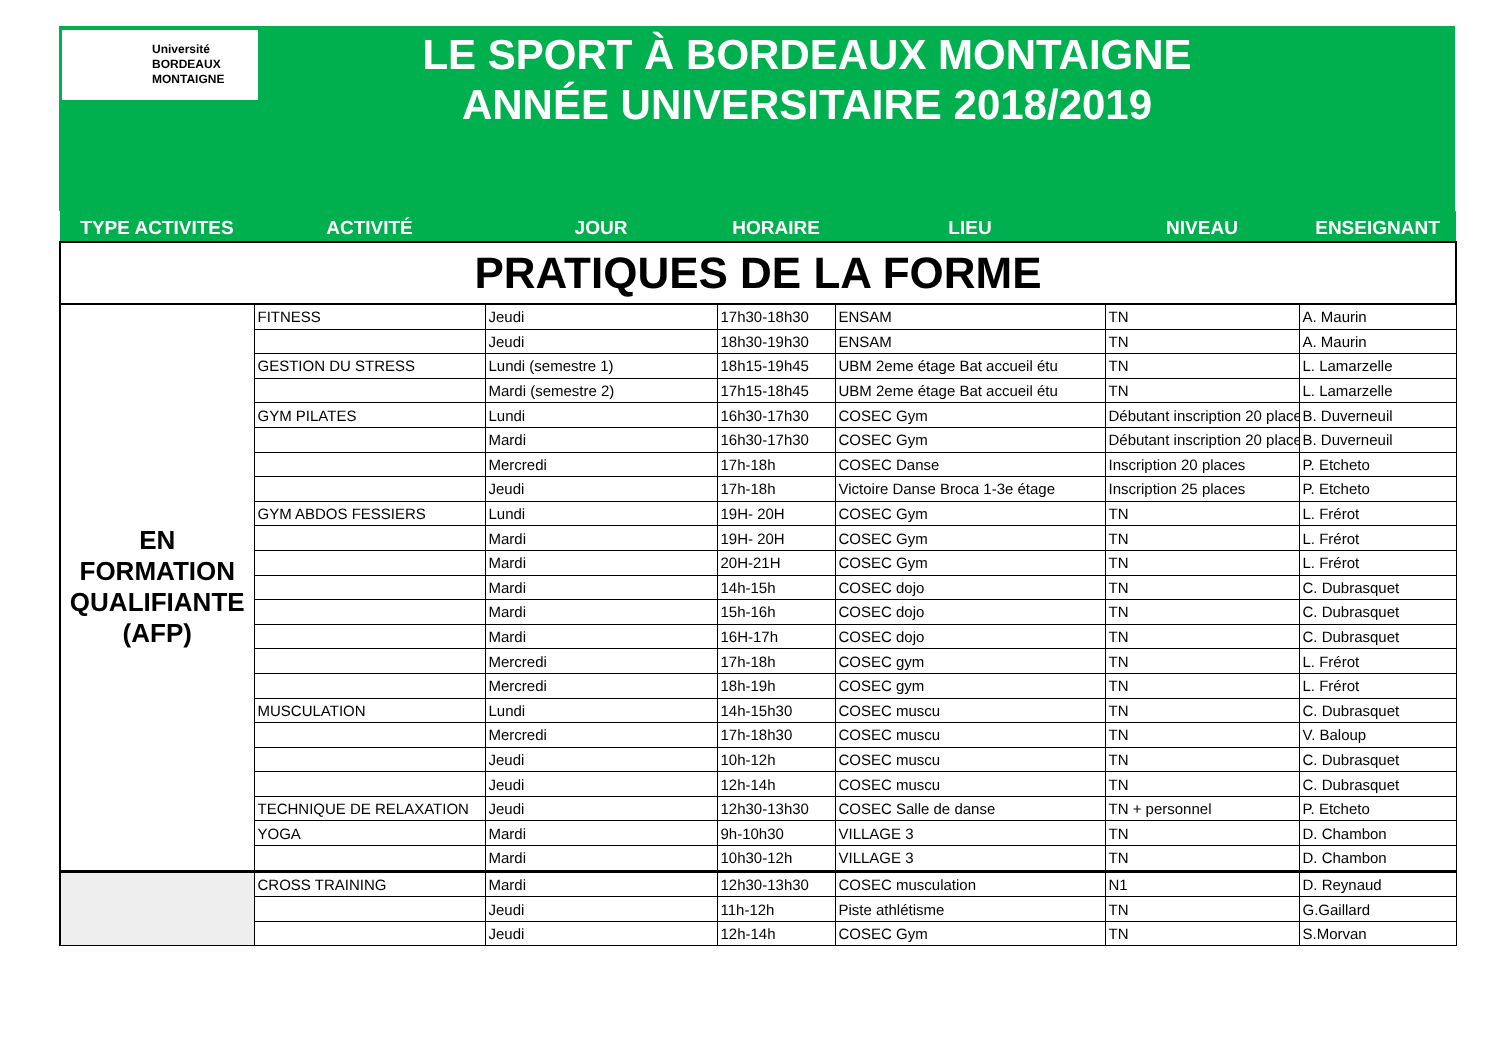Université
BORDEAUX
MONTAIGNE
LE SPORT À BORDEAUX MONTAIGNE
ANNÉE UNIVERSITAIRE 2018/2019
| TYPE ACTIVITES | ACTIVITÉ | JOUR | HORAIRE | LIEU | NIVEAU | ENSEIGNANT |
| --- | --- | --- | --- | --- | --- | --- |
| PRATIQUES DE LA FORME | | | | | | |
| EN FORMATION QUALIFIANTE (AFP) | FITNESS | Jeudi | 17h30-18h30 | ENSAM | TN | A. Maurin |
| | | Jeudi | 18h30-19h30 | ENSAM | TN | A. Maurin |
| | GESTION DU STRESS | Lundi (semestre 1) | 18h15-19h45 | UBM 2eme étage Bat accueil étu | TN | L. Lamarzelle |
| | | Mardi (semestre 2) | 17h15-18h45 | UBM 2eme étage Bat accueil étu | TN | L. Lamarzelle |
| | GYM PILATES | Lundi | 16h30-17h30 | COSEC Gym | Débutant inscription 20 place | B. Duverneuil |
| | | Mardi | 16h30-17h30 | COSEC Gym | Débutant inscription 20 place | B. Duverneuil |
| | | Mercredi | 17h-18h | COSEC Danse | Inscription 20 places | P. Etcheto |
| | | Jeudi | 17h-18h | Victoire Danse Broca 1-3e étage | Inscription 25 places | P. Etcheto |
| | GYM ABDOS FESSIERS | Lundi | 19H- 20H | COSEC Gym | TN | L. Frérot |
| | | Mardi | 19H- 20H | COSEC Gym | TN | L. Frérot |
| | | Mardi | 20H-21H | COSEC Gym | TN | L. Frérot |
| | | Mardi | 14h-15h | COSEC dojo | TN | C. Dubrasquet |
| | | Mardi | 15h-16h | COSEC dojo | TN | C. Dubrasquet |
| | | Mardi | 16H-17h | COSEC dojo | TN | C. Dubrasquet |
| | | Mercredi | 17h-18h | COSEC gym | TN | L. Frérot |
| | | Mercredi | 18h-19h | COSEC gym | TN | L. Frérot |
| | MUSCULATION | Lundi | 14h-15h30 | COSEC muscu | TN | C. Dubrasquet |
| | | Mercredi | 17h-18h30 | COSEC muscu | TN | V. Baloup |
| | | Jeudi | 10h-12h | COSEC muscu | TN | C. Dubrasquet |
| | | Jeudi | 12h-14h | COSEC muscu | TN | C. Dubrasquet |
| | TECHNIQUE DE RELAXATION | Jeudi | 12h30-13h30 | COSEC Salle de danse | TN + personnel | P. Etcheto |
| | YOGA | Mardi | 9h-10h30 | VILLAGE 3 | TN | D. Chambon |
| | | Mardi | 10h30-12h | VILLAGE 3 | TN | D. Chambon |
| | CROSS TRAINING | Mardi | 12h30-13h30 | COSEC musculation | N1 | D. Reynaud |
| | | Jeudi | 11h-12h | Piste athlétisme | TN | G.Gaillard |
| | | Jeudi | 12h-14h | COSEC Gym | TN | S.Morvan |